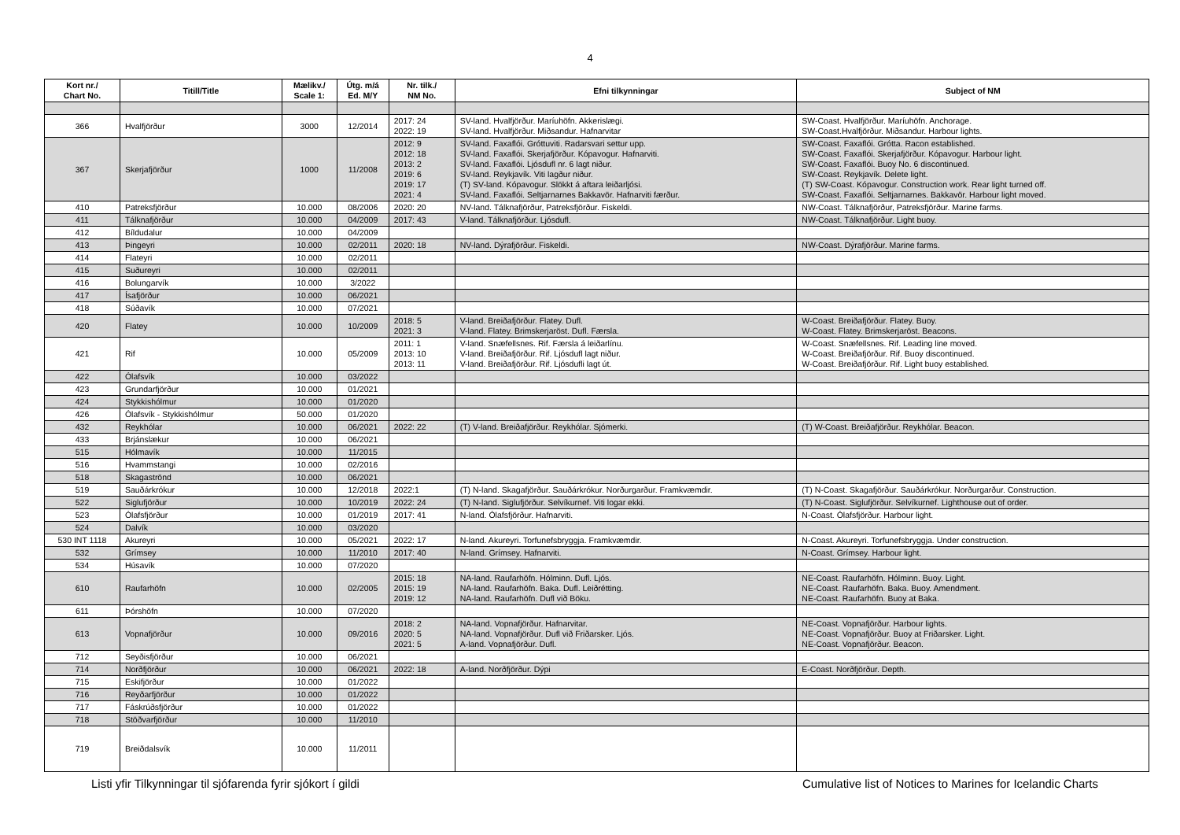4
| Kort nr./ Chart No. | Titill/Title | Mælikv./ Scale 1: | Útg. m/á Ed. M/Y | Nr. tilk./ NM No. | Efni tilkynningar | Subject of NM |
| --- | --- | --- | --- | --- | --- | --- |
| 366 | Hvalfjörður | 3000 | 12/2014 | 2017: 24 2022: 19 | SV-land. Hvalfjörður. Maríuhöfn. Akkerislægi. SV-land. Hvalfjörður. Miðsandur. Hafnarvitar | SW-Coast. Hvalfjörður. Maríuhöfn. Anchorage. SW-Coast.Hvalfjörður. Miðsandur. Harbour lights. |
| 367 | Skerjafjörður | 1000 | 11/2008 | 2012: 9 2012: 18 2013: 2 2019: 6 2019: 17 2021: 4 | SV-land. Faxaflói. Gróttuviti. Radarsvari settur upp. SV-land. Faxaflói. Skerjafjörður. Kópavogur. Hafnarviti. SV-land. Faxaflói. Ljósdufl nr. 6 lagt niður. SV-land. Reykjavík. Viti lagður niður. (T) SV-land. Kópavogur. Slökkt á aftara leiðarljósi. SV-land. Faxaflói. Seltjarnarnes Bakkavör. Hafnarviti færður. | SW-Coast. Faxaflói. Grótta. Racon established. SW-Coast. Faxaflói. Skerjafjörður. Kópavogur. Harbour light. SW-Coast. Faxaflói. Buoy No. 6 discontinued. SW-Coast. Reykjavík. Delete light. (T) SW-Coast. Kópavogur. Construction work. Rear light turned off. SW-Coast. Faxaflói. Seltjarnarnes. Bakkavör. Harbour light moved. |
| 410 | Patreksfjörður | 10.000 | 08/2006 | 2020: 20 | NV-land. Tálknafjörður, Patreksfjörður. Fiskeldi. | NW-Coast. Tálknafjörður, Patreksfjörður. Marine farms. |
| 411 | Tálknafjörður | 10.000 | 04/2009 | 2017: 43 | V-land. Tálknafjörður. Ljósdufl. | NW-Coast. Tálknafjörður. Light buoy. |
| 412 | Bíldudalur | 10.000 | 04/2009 | | | |
| 413 | Þingeyri | 10.000 | 02/2011 | 2020: 18 | NV-land. Dýrafjörður. Fiskeldi. | NW-Coast. Dýrafjörður. Marine farms. |
| 414 | Flateyri | 10.000 | 02/2011 | | | |
| 415 | Suðureyri | 10.000 | 02/2011 | | | |
| 416 | Bolungarvík | 10.000 | 3/2022 | | | |
| 417 | Ísafjörður | 10.000 | 06/2021 | | | |
| 418 | Súðavík | 10.000 | 07/2021 | | | |
| 420 | Flatey | 10.000 | 10/2009 | 2018: 5 2021: 3 | V-land. Breiðafjörður. Flatey. Dufl. V-land. Flatey. Brimskerjaröst. Dufl. Færsla. | W-Coast. Breiðafjörður. Flatey. Buoy. W-Coast. Flatey. Brimskerjaröst. Beacons. |
| 421 | Rif | 10.000 | 05/2009 | 2011: 1 2013: 10 2013: 11 | V-land. Snæfellsnes. Rif. Færsla á leiðarlínu. V-land. Breiðafjörður. Rif. Ljósdufl lagt niður. V-land. Breiðafjörður. Rif. Ljósdufli lagt út. | W-Coast. Snæfellsnes. Rif. Leading line moved. W-Coast. Breiðafjörður. Rif. Buoy discontinued. W-Coast. Breiðafjörður. Rif. Light buoy established. |
| 422 | Ólafsvík | 10.000 | 03/2022 | | | |
| 423 | Grundarfjörður | 10.000 | 01/2021 | | | |
| 424 | Stykkishólmur | 10.000 | 01/2020 | | | |
| 426 | Ólafsvík - Stykkishólmur | 50.000 | 01/2020 | | | |
| 432 | Reykhólar | 10.000 | 06/2021 | 2022: 22 | (T) V-land. Breiðafjörður. Reykhólar. Sjómerki. | (T) W-Coast. Breiðafjörður. Reykhólar. Beacon. |
| 433 | Brjánslækur | 10.000 | 06/2021 | | | |
| 515 | Hólmavík | 10.000 | 11/2015 | | | |
| 516 | Hvammstangi | 10.000 | 02/2016 | | | |
| 518 | Skagaströnd | 10.000 | 06/2021 | | | |
| 519 | Sauðárkrókur | 10.000 | 12/2018 | 2022:1 | (T) N-land. Skagafjörður. Sauðárkrókur. Norðurgarður. Framkvæmdir. | (T) N-Coast. Skagafjörður. Sauðárkrókur. Norðurgarður. Construction. |
| 522 | Siglufjörður | 10.000 | 10/2019 | 2022: 24 | (T) N-land. Siglufjörður. Selvíkurnef. Viti logar ekki. | (T) N-Coast. Siglufjörður. Selvíkurnef. Lighthouse out of order. |
| 523 | Ólafsfjörður | 10.000 | 01/2019 | 2017: 41 | N-land. Ólafsfjörður. Hafnarviti. | N-Coast. Ólafsfjörður. Harbour light. |
| 524 | Dalvík | 10.000 | 03/2020 | | | |
| 530 INT 1118 | Akureyri | 10.000 | 05/2021 | 2022: 17 | N-land. Akureyri. Torfunefsbryggja. Framkvæmdir. | N-Coast. Akureyri. Torfunefsbryggja. Under construction. |
| 532 | Grímsey | 10.000 | 11/2010 | 2017: 40 | N-land. Grímsey. Hafnarviti. | N-Coast. Grímsey. Harbour light. |
| 534 | Húsavík | 10.000 | 07/2020 | | | |
| 610 | Raufarhöfn | 10.000 | 02/2005 | 2015: 18 2015: 19 2019: 12 | NA-land. Raufarhöfn. Hólminn. Dufl. Ljós. NA-land. Raufarhöfn. Baka. Dufl. Leiðrétting. NA-land. Raufarhöfn. Dufl við Böku. | NE-Coast. Raufarhöfn. Hólminn. Buoy. Light. NE-Coast. Raufarhöfn. Baka. Buoy. Amendment. NE-Coast. Raufarhöfn. Buoy at Baka. |
| 611 | Þórshöfn | 10.000 | 07/2020 | | | |
| 613 | Vopnafjörður | 10.000 | 09/2016 | 2018: 2 2020: 5 2021: 5 | NA-land. Vopnafjörður. Hafnarvitar. NA-land. Vopnafjörður. Dufl við Friðarsker. Ljós. A-land. Vopnafjörður. Dufl. | NE-Coast. Vopnafjörður. Harbour lights. NE-Coast. Vopnafjörður. Buoy at Friðarsker. Light. NE-Coast. Vopnafjörður. Beacon. |
| 712 | Seyðisfjörður | 10.000 | 06/2021 | | | |
| 714 | Norðfjörður | 10.000 | 06/2021 | 2022: 18 | A-land. Norðfjörður. Dýpi | E-Coast. Norðfjörður. Depth. |
| 715 | Eskifjörður | 10.000 | 01/2022 | | | |
| 716 | Reyðarfjörður | 10.000 | 01/2022 | | | |
| 717 | Fáskrúðsfjörður | 10.000 | 01/2022 | | | |
| 718 | Stöðvarfjörður | 10.000 | 11/2010 | | | |
| 719 | Breiðdalsvík | 10.000 | 11/2011 | | | |
Listi yfir Tilkynningar til sjófarenda fyrir sjókort í gildi Cumulative list of Notices to Marines for Icelandic Charts